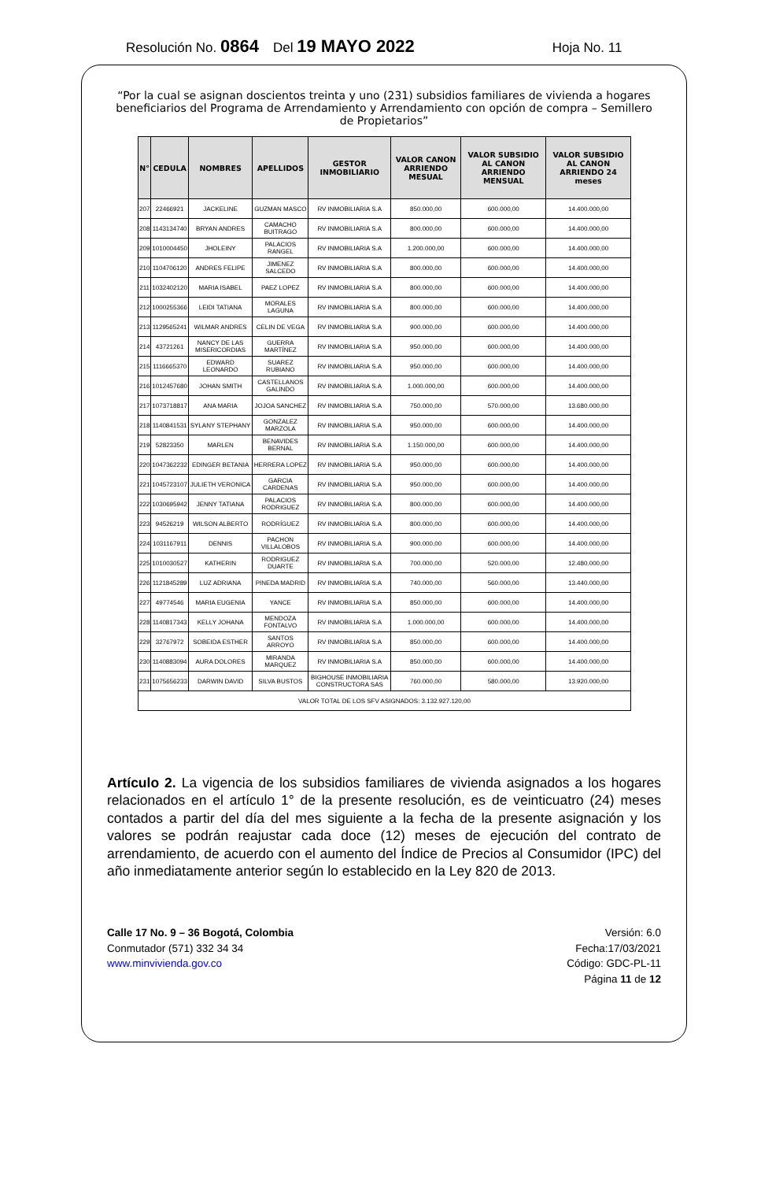Resolución No. 0864 Del 19 MAYO 2022 Hoja No. 11
“Por la cual se asignan doscientos treinta y uno (231) subsidios familiares de vivienda a hogares beneficiarios del Programa de Arrendamiento y Arrendamiento con opción de compra – Semillero de Propietarios”
| N° | CEDULA | NOMBRES | APELLIDOS | GESTOR INMOBILIARIO | VALOR CANON ARRIENDO MESUAL | VALOR SUBSIDIO AL CANON ARRIENDO MENSUAL | VALOR SUBSIDIO AL CANON ARRIENDO 24 meses |
| --- | --- | --- | --- | --- | --- | --- | --- |
| 207 | 22466921 | JACKELINE | GUZMAN MASCO | RV INMOBILIARIA S.A | 850.000,00 | 600.000,00 | 14.400.000,00 |
| 208 | 1143134740 | BRYAN ANDRES | CAMACHO BUITRAGO | RV INMOBILIARIA S.A | 800.000,00 | 600.000,00 | 14.400.000,00 |
| 209 | 1010004450 | JHOLEINY | PALACIOS RANGEL | RV INMOBILIARIA S.A | 1.200.000,00 | 600.000,00 | 14.400.000,00 |
| 210 | 1104706120 | ANDRES FELIPE | JIMENEZ SALCEDO | RV INMOBILIARIA S.A | 800.000,00 | 600.000,00 | 14.400.000,00 |
| 211 | 1032402120 | MARIA ISABEL | PAEZ LOPEZ | RV INMOBILIARIA S.A | 800.000,00 | 600.000,00 | 14.400.000,00 |
| 212 | 1000255366 | LEIDI TATIANA | MORALES LAGUNA | RV INMOBILIARIA S.A | 800.000,00 | 600.000,00 | 14.400.000,00 |
| 213 | 1129565241 | WILMAR ANDRES | CELIN DE VEGA | RV INMOBILIARIA S.A | 900.000,00 | 600.000,00 | 14.400.000,00 |
| 214 | 43721261 | NANCY DE LAS MISERICORDIAS | GUERRA MARTÍNEZ | RV INMOBILIARIA S.A | 950.000,00 | 600.000,00 | 14.400.000,00 |
| 215 | 1116665370 | EDWARD LEONARDO | SUAREZ RUBIANO | RV INMOBILIARIA S.A | 950.000,00 | 600.000,00 | 14.400.000,00 |
| 216 | 1012457680 | JOHAN SMITH | CASTELLANOS GALINDO | RV INMOBILIARIA S.A | 1.000.000,00 | 600.000,00 | 14.400.000,00 |
| 217 | 1073718817 | ANA MARIA | JOJOA SANCHEZ | RV INMOBILIARIA S.A | 750.000,00 | 570.000,00 | 13.680.000,00 |
| 218 | 1140841531 | SYLANY STEPHANY | GONZALEZ MARZOLA | RV INMOBILIARIA S.A | 950.000,00 | 600.000,00 | 14.400.000,00 |
| 219 | 52823350 | MARLEN | BENAVIDES BERNAL | RV INMOBILIARIA S.A | 1.150.000,00 | 600.000,00 | 14.400.000,00 |
| 220 | 1047362232 | EDINGER BETANIA | HERRERA LOPEZ | RV INMOBILIARIA S.A | 950.000,00 | 600.000,00 | 14.400.000,00 |
| 221 | 1045723107 | JULIETH VERONICA | GARCIA CARDENAS | RV INMOBILIARIA S.A | 950.000,00 | 600.000,00 | 14.400.000,00 |
| 222 | 1030695942 | JENNY TATIANA | PALACIOS RODRIGUEZ | RV INMOBILIARIA S.A | 800.000,00 | 600.000,00 | 14.400.000,00 |
| 223 | 94526219 | WILSON ALBERTO | RODRÍGUEZ | RV INMOBILIARIA S.A | 800.000,00 | 600.000,00 | 14.400.000,00 |
| 224 | 1031167911 | DENNIS | PACHON VILLALOBOS | RV INMOBILIARIA S.A | 900.000,00 | 600.000,00 | 14.400.000,00 |
| 225 | 1010030527 | KATHERIN | RODRIGUEZ DUARTE | RV INMOBILIARIA S.A | 700.000,00 | 520.000,00 | 12.480.000,00 |
| 226 | 1121845289 | LUZ ADRIANA | PINEDA MADRID | RV INMOBILIARIA S.A | 740.000,00 | 560.000,00 | 13.440.000,00 |
| 227 | 49774546 | MARIA EUGENIA | YANCE | RV INMOBILIARIA S.A | 850.000,00 | 600.000,00 | 14.400.000,00 |
| 228 | 1140817343 | KELLY JOHANA | MENDOZA FONTALVO | RV INMOBILIARIA S.A | 1.000.000,00 | 600.000,00 | 14.400.000,00 |
| 229 | 32767972 | SOBEIDA ESTHER | SANTOS ARROYO | RV INMOBILIARIA S.A | 850.000,00 | 600.000,00 | 14.400.000,00 |
| 230 | 1140883094 | AURA DOLORES | MIRANDA MARQUEZ | RV INMOBILIARIA S.A | 850.000,00 | 600.000,00 | 14.400.000,00 |
| 231 | 1075656233 | DARWIN DAVID | SILVA BUSTOS | BIGHOUSE INMOBILIARIA CONSTRUCTORA SAS | 760.000,00 | 580.000,00 | 13.920.000,00 |
| VALOR TOTAL DE LOS SFV ASIGNADOS: 3.132.927.120,00 | | | | | | | |
Artículo 2. La vigencia de los subsidios familiares de vivienda asignados a los hogares relacionados en el artículo 1° de la presente resolución, es de veinticuatro (24) meses contados a partir del día del mes siguiente a la fecha de la presente asignación y los valores se podrán reajustar cada doce (12) meses de ejecución del contrato de arrendamiento, de acuerdo con el aumento del Índice de Precios al Consumidor (IPC) del año inmediatamente anterior según lo establecido en la Ley 820 de 2013.
Calle 17 No. 9 – 36 Bogotá, Colombia
Conmutador (571) 332 34 34
www.minvivienda.gov.co
Versión: 6.0
Fecha:17/03/2021
Código: GDC-PL-11
Página 11 de 12